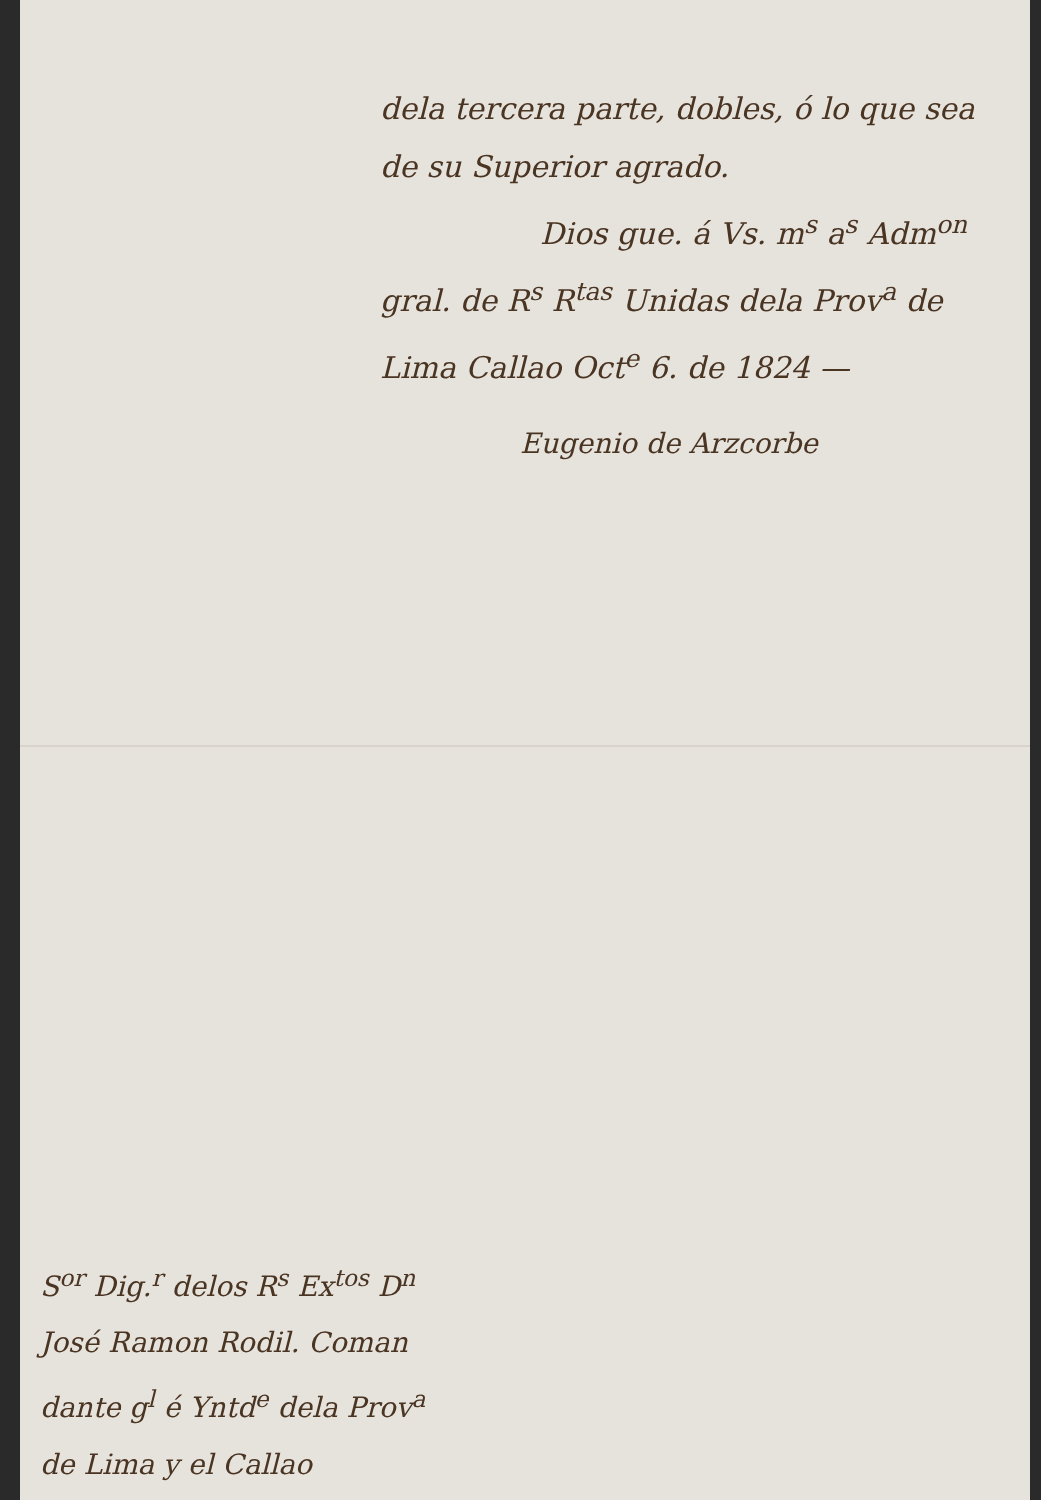dela tercera parte, dobles, ó lo que sea
de su Superior agrado.
Dios gue. á Vs. m<sup>s</sup> a<sup>s</sup> Adm<sup>on</sup>
gral. de R<sup>s</sup> R<sup>tas</sup> Unidas dela Prov<sup>a</sup> de
Lima Callao Oct<sup>e</sup> 6. de 1824 —
Eugenio de Arzcorbe
S<sup>or</sup> Dig.<sup>r</sup> delos R<sup>s</sup> Ex<sup>tos</sup> D<sup>n</sup>
José Ramon Rodil. Coman
dante g<sup>l</sup> é Yntd<sup>e</sup> dela Prov<sup>a</sup>
de Lima y el Callao